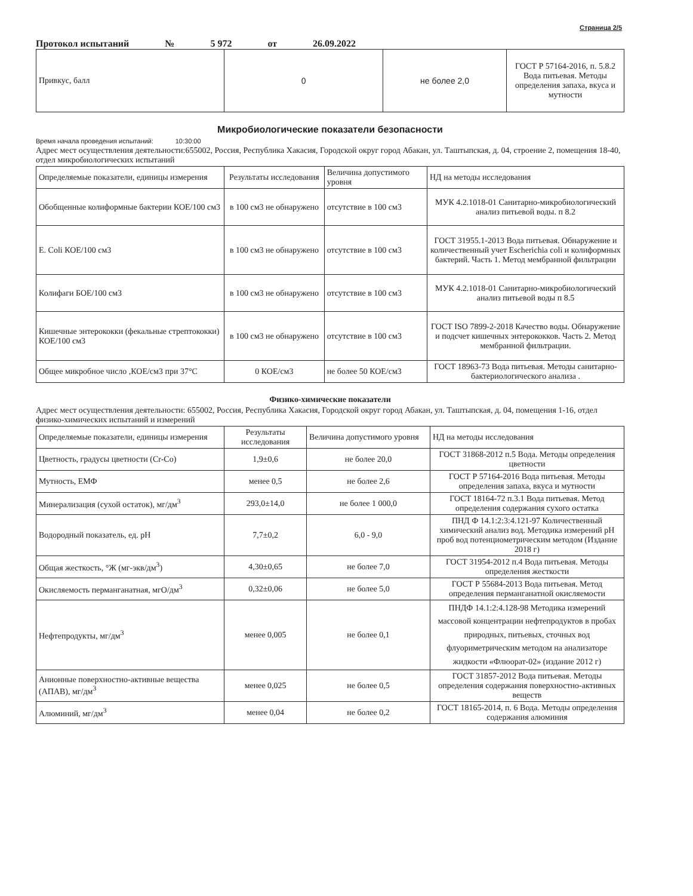Страница 2/5
Протокол испытаний № 5 972 от 26.09.2022
| Привкус, балл | 0 | не более 2,0 | ГОСТ Р 57164-2016, п. 5.8.2 Вода питьевая. Методы определения запаха, вкуса и мутности |
Микробиологические показатели безопасности
Время начала проведения испытаний: 10:30:00
Адрес мест осуществления деятельности:655002, Россия, Республика Хакасия, Городской округ город Абакан, ул. Таштыпская, д. 04, строение 2, помещения 18-40, отдел микробиологических испытаний
| Определяемые показатели, единицы измерения | Результаты исследования | Величина допустимого уровня | НД на методы исследования |
| --- | --- | --- | --- |
| Обобщенные колиформные бактерии КОЕ/100 см3 | в 100 см3 не обнаружено | отсутствие в 100 см3 | МУК 4.2.1018-01 Санитарно-микробиологический анализ питьевой воды. п 8.2 |
| E. Coli КОЕ/100 см3 | в 100 см3 не обнаружено | отсутствие в 100 см3 | ГОСТ 31955.1-2013 Вода питьевая. Обнаружение и количественный учет Escherichia coli и колиформных бактерий. Часть 1. Метод мембранной фильтрации |
| Колифаги БОЕ/100 см3 | в 100 см3 не обнаружено | отсутствие в 100 см3 | МУК 4.2.1018-01 Санитарно-микробиологический анализ питьевой воды п 8.5 |
| Кишечные энтерококки (фекальные стрептококки) КОЕ/100 см3 | в 100 см3 не обнаружено | отсутствие в 100 см3 | ГОСТ ISO 7899-2-2018 Качество воды. Обнаружение и подсчет кишечных энтерококков. Часть 2. Метод мембранной фильтрации. |
| Общее микробное число ,КОЕ/см3 при 37°С | 0 КОЕ/см3 | не более 50 КОЕ/см3 | ГОСТ 18963-73 Вода питьевая. Методы санитарно-бактериологического анализа . |
Физико-химические показатели
Адрес мест осуществления деятельности: 655002, Россия, Республика Хакасия, Городской округ город Абакан, ул. Таштыпская, д. 04, помещения 1-16, отдел физико-химических испытаний и измерений
| Определяемые показатели, единицы измерения | Результаты исследования | Величина допустимого уровня | НД на методы исследования |
| --- | --- | --- | --- |
| Цветность, градусы цветности (Cr-Co) | 1,9±0,6 | не более 20,0 | ГОСТ 31868-2012 п.5 Вода. Методы определения цветности |
| Мутность, ЕМФ | менее 0,5 | не более 2,6 | ГОСТ Р 57164-2016 Вода питьевая. Методы определения запаха, вкуса и мутности |
| Минерализация (сухой остаток), мг/дм<sup>3</sup> | 293,0±14,0 | не более 1 000,0 | ГОСТ 18164-72 п.3.1 Вода питьевая. Метод определения содержания сухого остатка |
| Водородный показатель, ед. pH | 7,7±0,2 | 6,0 - 9,0 | ПНД Ф 14.1:2:3:4.121-97 Количественный химический анализ вод. Методика измерений pH проб вод потенциометрическим методом (Издание 2018 г) |
| Общая жесткость, °Ж (мг-экв/дм<sup>3</sup>) | 4,30±0,65 | не более 7,0 | ГОСТ 31954-2012 п.4 Вода питьевая. Методы определения жесткости |
| Окисляемость перманганатная, мгО/дм<sup>3</sup> | 0,32±0,06 | не более 5,0 | ГОСТ Р 55684-2013 Вода питьевая. Метод определения перманганатной окисляемости |
| Нефтепродукты, мг/дм<sup>3</sup> | менее 0,005 | не более 0,1 | ПНДФ 14.1:2:4.128-98 Методика измерений массовой концентрации нефтепродуктов в пробах природных, питьевых, сточных вод флуориметрическим методом на анализаторе жидкости «Флюорат-02» (издание 2012 г) |
| Анионные поверхностно-активные вещества (АПАВ), мг/дм<sup>3</sup> | менее 0,025 | не более 0,5 | ГОСТ 31857-2012 Вода питьевая. Методы определения содержания поверхностно-активных веществ |
| Алюминий, мг/дм<sup>3</sup> | менее 0,04 | не более 0,2 | ГОСТ 18165-2014, п. 6 Вода. Методы определения содержания алюминия |